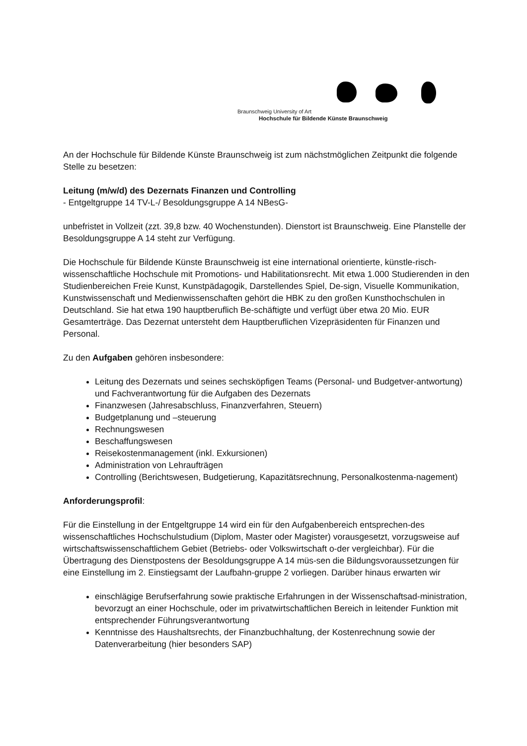Braunschweig University of Art
Hochschule für Bildende Künste Braunschweig
An der Hochschule für Bildende Künste Braunschweig ist zum nächstmöglichen Zeitpunkt die folgende Stelle zu besetzen:
Leitung (m/w/d) des Dezernats Finanzen und Controlling
- Entgeltgruppe 14 TV-L-/ Besoldungsgruppe A 14 NBesG-
unbefristet in Vollzeit (zzt. 39,8 bzw. 40 Wochenstunden). Dienstort ist Braunschweig. Eine Planstelle der Besoldungsgruppe A 14 steht zur Verfügung.
Die Hochschule für Bildende Künste Braunschweig ist eine international orientierte, künstle-risch-wissenschaftliche Hochschule mit Promotions- und Habilitationsrecht. Mit etwa 1.000 Studierenden in den Studienbereichen Freie Kunst, Kunstpädagogik, Darstellendes Spiel, De-sign, Visuelle Kommunikation, Kunstwissenschaft und Medienwissenschaften gehört die HBK zu den großen Kunsthochschulen in Deutschland. Sie hat etwa 190 hauptberuflich Be-schäftigte und verfügt über etwa 20 Mio. EUR Gesamterträge. Das Dezernat untersteht dem Hauptberuflichen Vizepräsidenten für Finanzen und Personal.
Zu den Aufgaben gehören insbesondere:
Leitung des Dezernats und seines sechsköpfigen Teams (Personal- und Budgetver-antwortung) und Fachverantwortung für die Aufgaben des Dezernats
Finanzwesen (Jahresabschluss, Finanzverfahren, Steuern)
Budgetplanung und –steuerung
Rechnungswesen
Beschaffungswesen
Reisekostenmanagement (inkl. Exkursionen)
Administration von Lehraufträgen
Controlling (Berichtswesen, Budgetierung, Kapazitätsrechnung, Personalkostenma-nagement)
Anforderungsprofil:
Für die Einstellung in der Entgeltgruppe 14 wird ein für den Aufgabenbereich entsprechen-des wissenschaftliches Hochschulstudium (Diplom, Master oder Magister) vorausgesetzt, vorzugsweise auf wirtschaftswissenschaftlichem Gebiet (Betriebs- oder Volkswirtschaft o-der vergleichbar). Für die Übertragung des Dienstpostens der Besoldungsgruppe A 14 müs-sen die Bildungsvoraussetzungen für eine Einstellung im 2. Einstiegsamt der Laufbahn-gruppe 2 vorliegen. Darüber hinaus erwarten wir
einschlägige Berufserfahrung sowie praktische Erfahrungen in der Wissenschaftsad-ministration, bevorzugt an einer Hochschule, oder im privatwirtschaftlichen Bereich in leitender Funktion mit entsprechender Führungsverantwortung
Kenntnisse des Haushaltsrechts, der Finanzbuchhaltung, der Kostenrechnung sowie der Datenverarbeitung (hier besonders SAP)